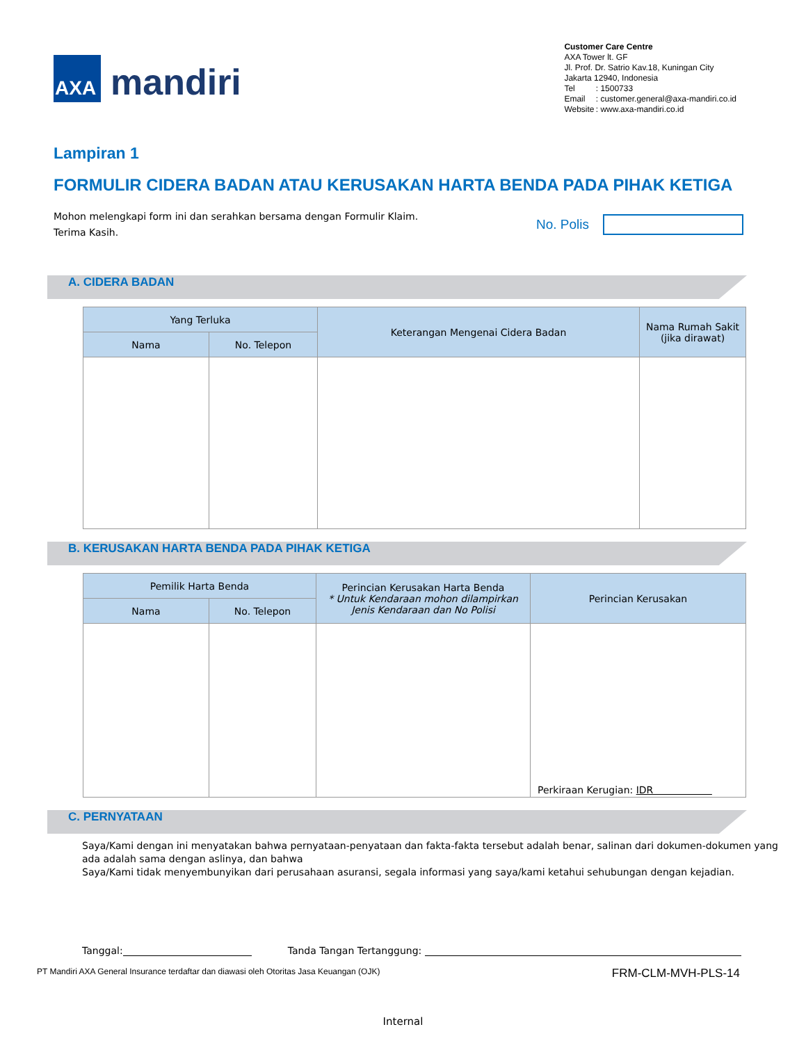AXA
mandiri
Customer Care Centre
AXA Tower lt. GF
Jl. Prof. Dr. Satrio Kav.18, Kuningan City
Jakarta 12940, Indonesia
| Tel | : 1500733 |
| Email | : customer.general@axa-mandiri.co.id |
| Website | : www.axa-mandiri.co.id |
Lampiran 1
FORMULIR CIDERA BADAN ATAU KERUSAKAN HARTA BENDA PADA PIHAK KETIGA
Mohon melengkapi form ini dan serahkan bersama dengan Formulir Klaim.
Terima Kasih.
No. Polis
A. CIDERA BADAN
| Yang Terluka | | Keterangan Mengenai Cidera Badan | Nama Rumah Sakit (jika dirawat) |
| --- | --- | --- | --- |
| Nama | No. Telepon | | |
B. KERUSAKAN HARTA BENDA PADA PIHAK KETIGA
| Pemilik Harta Benda | | Perincian Kerusakan Harta Benda * Untuk Kendaraan mohon dilampirkan Jenis Kendaraan dan No Polisi | Perincian Kerusakan |
| --- | --- | --- | --- |
| Nama | No. Telepon | | |
| | | | Perkiraan Kerugian: IDR |
C. PERNYATAAN
Saya/Kami dengan ini menyatakan bahwa pernyataan-penyataan dan fakta-fakta tersebut adalah benar, salinan dari dokumen-dokumen yang ada adalah sama dengan aslinya, dan bahwa
Saya/Kami tidak menyembunyikan dari perusahaan asuransi, segala informasi yang saya/kami ketahui sehubungan dengan kejadian.
Tanggal: Tanda Tangan Tertanggung:
PT Mandiri AXA General Insurance terdaftar dan diawasi oleh Otoritas Jasa Keuangan (OJK) FRM-CLM-MVH-PLS-14
Internal